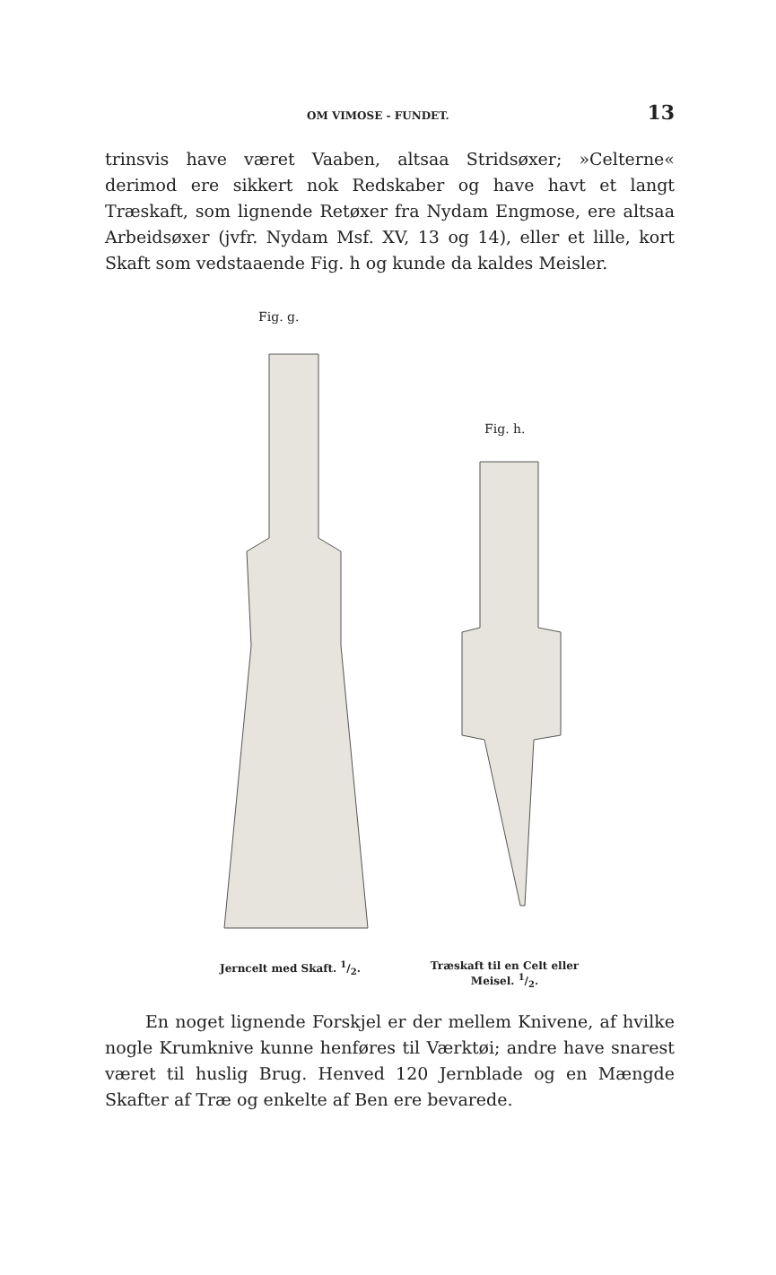OM VIMOSE - FUNDET. 13
trinsvis have været Vaaben, altsaa Stridsøxer; »Celterne« derimod ere sikkert nok Redskaber og have havt et langt Træskaft, som lignende Retøxer fra Nydam Engmose, ere altsaa Arbeidsøxer (jvfr. Nydam Msf. XV, 13 og 14), eller et lille, kort Skaft som vedstaaende Fig. h og kunde da kaldes Meisler.
Fig. g.
Fig. h.
Jerncelt med Skaft. 1/2.
Træskaft til en Celt eller Meisel. 1/2.
En noget lignende Forskjel er der mellem Knivene, af hvilke nogle Krumknive kunne henføres til Værktøi; andre have snarest været til huslig Brug. Henved 120 Jernblade og en Mængde Skafter af Træ og enkelte af Ben ere bevarede.